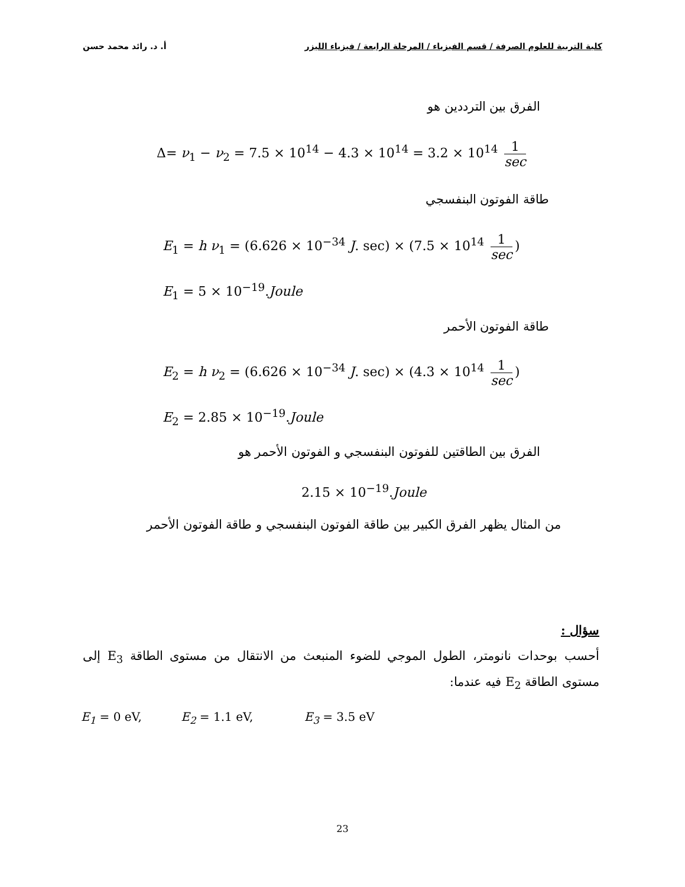كلية التربية للعلوم الصرفة / قسم الفيزياء / المرحلة الرابعة / فيزياء الليزر أ. د. رائد محمد حسن
الفرق بين الترددين هو
Δ= ν<sub>1</sub> − ν<sub>2</sub> = 7.5 × 10<sup>14</sup> − 4.3 × 10<sup>14</sup> = 3.2 × 10<sup>14</sup> 1 sec
طاقة الفوتون البنفسجي
E<sub>1</sub> = h ν<sub>1</sub> = (6.626 × 10<sup>−34</sup> J. sec) × (7.5 × 10<sup>14</sup> 1 sec)
E<sub>1</sub> = 5 × 10<sup>−19</sup>.Joule
طاقة الفوتون الأحمر
E<sub>2</sub> = h ν<sub>2</sub> = (6.626 × 10<sup>−34</sup> J. sec) × (4.3 × 10<sup>14</sup> 1 sec)
E<sub>2</sub> = 2.85 × 10<sup>−19</sup>.Joule
الفرق بين الطاقتين للفوتون البنفسجي و الفوتون الأحمر هو
2.15 × 10<sup>−19</sup>.Joule
من المثال يظهر الفرق الكبير بين طاقة الفوتون البنفسجي و طاقة الفوتون الأحمر
سؤال :
أحسب بوحدات نانومتر، الطول الموجي للضوء المنبعث من الانتقال من مستوى الطاقة E<sub>3</sub> إلى مستوى الطاقة E<sub>2</sub> فيه عندما:
E<sub>1</sub> = 0 eV, E<sub>2</sub> = 1.1 eV, E<sub>3</sub> = 3.5 eV
23